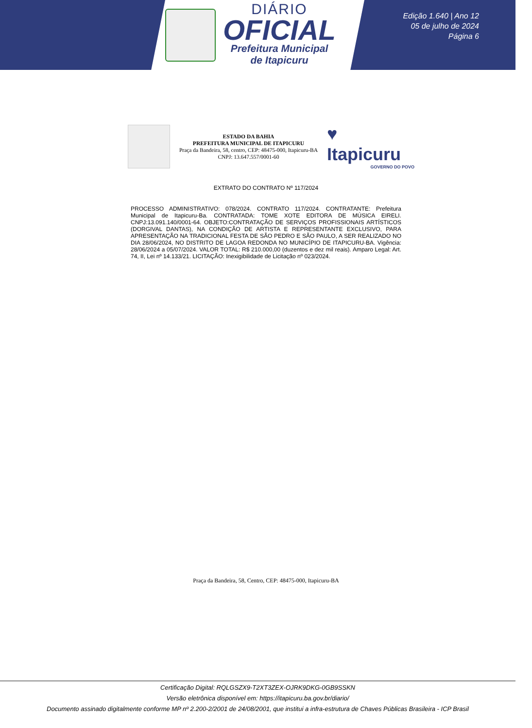DIÁRIO
OFICIAL
Prefeitura Municipal
de Itapicuru
Edição 1.640 | Ano 12
05 de julho de 2024
Página 6
ESTADO DA BAHIA
PREFEITURA MUNICIPAL DE ITAPICURU
Praça da Bandeira, 58, centro, CEP: 48475-000, Itapicuru-BA
CNPJ: 13.647.557/0001-60
♥ Itapicuru
GOVERNO DO POVO
EXTRATO DO CONTRATO Nº 117/2024
PROCESSO ADMINISTRATIVO: 078/2024. CONTRATO 117/2024. CONTRATANTE: Prefeitura Municipal de Itapicuru-Ba. CONTRATADA: TOME XOTE EDITORA DE MÚSICA EIRELI. CNPJ:13.091.140/0001-64. OBJETO:CONTRATAÇÃO DE SERVIÇOS PROFISSIONAIS ARTÍSTICOS (DORGIVAL DANTAS), NA CONDIÇÃO DE ARTISTA E REPRESENTANTE EXCLUSIVO, PARA APRESENTAÇÃO NA TRADICIONAL FESTA DE SÃO PEDRO E SÃO PAULO, A SER REALIZADO NO DIA 28/06/2024, NO DISTRITO DE LAGOA REDONDA NO MUNICÍPIO DE ITAPICURU-BA. Vigência: 28/06/2024 a 05/07/2024. VALOR TOTAL: R$ 210.000,00 (duzentos e dez mil reais). Amparo Legal: Art. 74, II, Lei nº 14.133/21. LICITAÇÃO: Inexigibilidade de Licitação nº 023/2024.
Praça da Bandeira, 58, Centro, CEP: 48475-000, Itapicuru-BA
Certificação Digital: RQLGSZX9-T2XT3ZEX-OJRK9DKG-0GB9SSKN
Versão eletrônica disponível em: https://itapicuru.ba.gov.br/diario/
Documento assinado digitalmente conforme MP nº 2.200-2/2001 de 24/08/2001, que institui a infra-estrutura de Chaves Públicas Brasileira - ICP Brasil